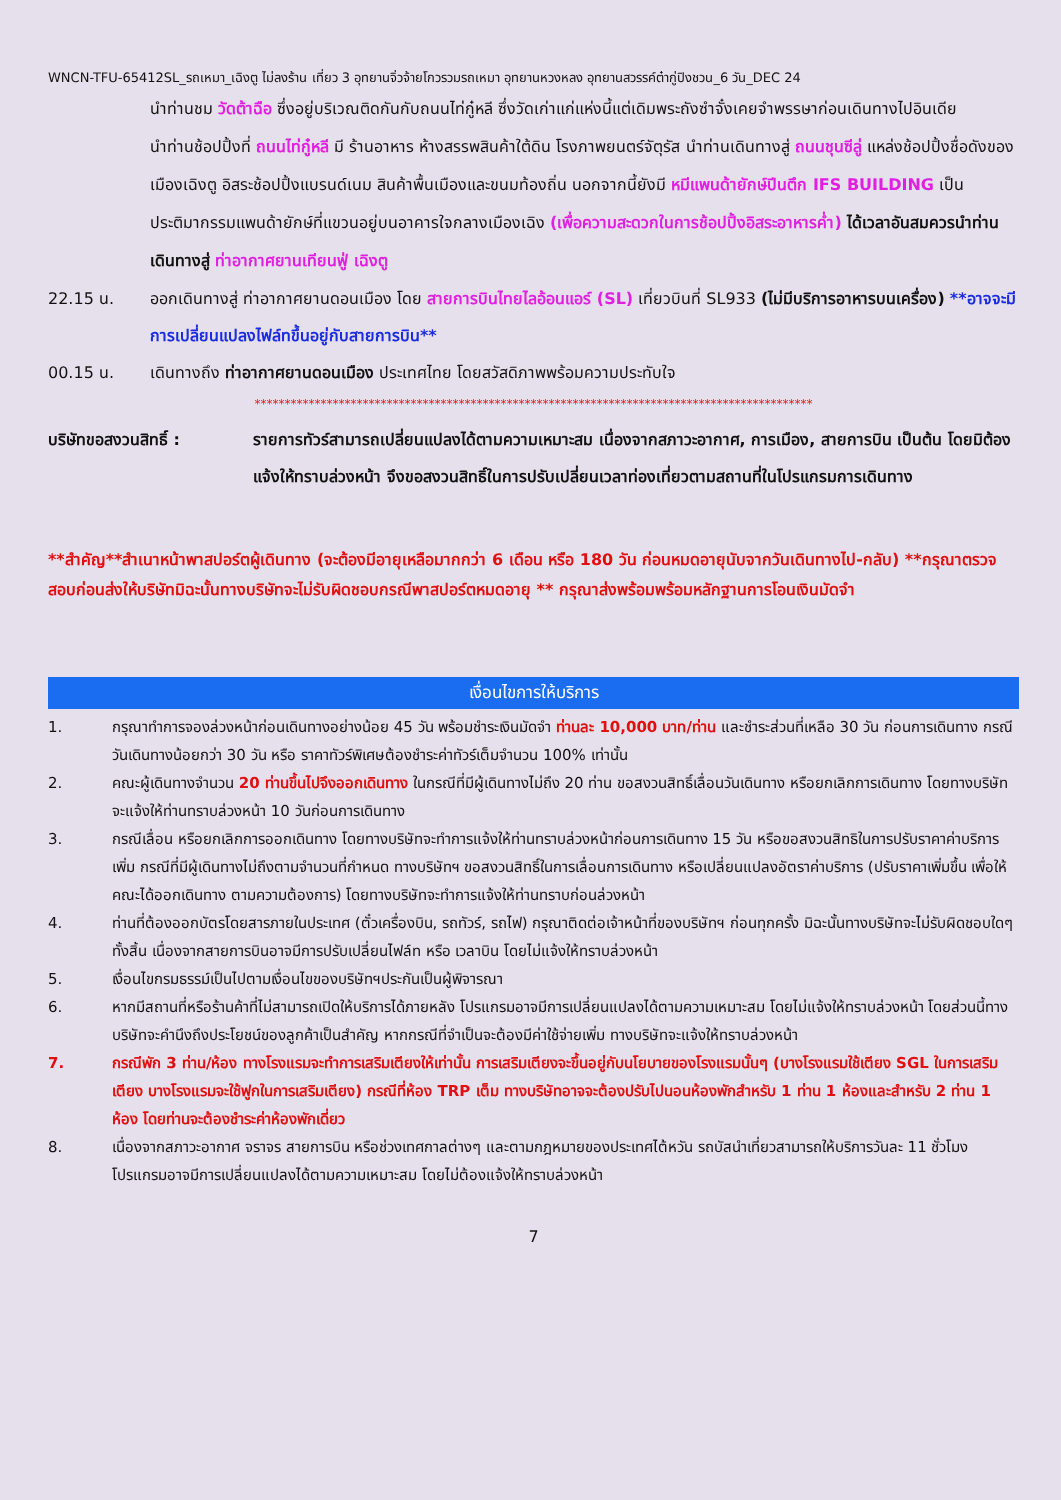WNCN-TFU-65412SL_รถเหมา_เฉิงตู ไม่ลงร้าน เที่ยว 3 อุทยานจิ่วจ้ายโกวรวมรถเหมา อุทยานหวงหลง อุทยานสวรรค์ต๋ากู่ปิงชวน_6 วัน_DEC 24
นำท่านชม วัดต้าฉือ ซึ่งอยู่บริเวณติดกันกับถนนไท่กู๋หลี ซึ่งวัดเก่าแก่แห่งนี้แต่เดิมพระถังซำจั๋งเคยจำพรรษาก่อนเดินทางไปอินเดีย
นำท่านช้อปปิ้งที่ ถนนไท่กู๋หลี มี ร้านอาหาร ห้างสรรพสินค้าใต้ดิน โรงภาพยนตร์จัตุรัส นำท่านเดินทางสู่ ถนนชุนซีลู่ แหล่งช้อปปิ้งชื่อดังของเมืองเฉิงตู อิสระช้อปปิ้งแบรนด์เนม สินค้าพื้นเมืองและขนมท้องถิ่น นอกจากนี้ยังมี หมีแพนด้ายักษ์ปีนตึก IFS BUILDING เป็นประติมากรรมแพนด้ายักษ์ที่แขวนอยู่บนอาคารใจกลางเมืองเฉิง (เพื่อความสะดวกในการช้อปปิ้งอิสระอาหารค่ำ) ได้เวลาอันสมควรนำท่านเดินทางสู่ ท่าอากาศยานเทียนฟู่ เฉิงตู
22.15 น. ออกเดินทางสู่ ท่าอากาศยานดอนเมือง โดย สายการบินไทยไลอ้อนแอร์ (SL) เที่ยวบินที่ SL933 (ไม่มีบริการอาหารบนเครื่อง) **อาจจะมีการเปลี่ยนแปลงไฟล์ทขึ้นอยู่กับสายการบิน**
00.15 น. เดินทางถึง ท่าอากาศยานดอนเมือง ประเทศไทย โดยสวัสดิภาพพร้อมความประทับใจ
*********************************************************************************************
บริษัทขอสงวนสิทธิ์ : รายการทัวร์สามารถเปลี่ยนแปลงได้ตามความเหมาะสม เนื่องจากสภาวะอากาศ, การเมือง, สายการบิน เป็นต้น โดยมิต้องแจ้งให้ทราบล่วงหน้า จึงขอสงวนสิทธิ์ในการปรับเปลี่ยนเวลาท่องเที่ยวตามสถานที่ในโปรแกรมการเดินทาง
**สำคัญ**สำเนาหน้าพาสปอร์ตผู้เดินทาง (จะต้องมีอายุเหลือมากกว่า 6 เดือน หรือ 180 วัน ก่อนหมดอายุนับจากวันเดินทางไป-กลับ) **กรุณาตรวจสอบก่อนส่งให้บริษัทมิฉะนั้นทางบริษัทจะไม่รับผิดชอบกรณีพาสปอร์ตหมดอายุ ** กรุณาส่งพร้อมพร้อมหลักฐานการโอนเงินมัดจำ
เงื่อนไขการให้บริการ
1. กรุณาทำการจองล่วงหน้าก่อนเดินทางอย่างน้อย 45 วัน พร้อมชำระเงินมัดจำ ท่านละ 10,000 บาท/ท่าน และชำระส่วนที่เหลือ 30 วัน ก่อนการเดินทาง กรณีวันเดินทางน้อยกว่า 30 วัน หรือ ราคาทัวร์พิเศษต้องชำระค่าทัวร์เต็มจำนวน 100% เท่านั้น
2. คณะผู้เดินทางจำนวน 20 ท่านขึ้นไปจึงออกเดินทาง ในกรณีที่มีผู้เดินทางไม่ถึง 20 ท่าน ขอสงวนสิทธิ์เลื่อนวันเดินทาง หรือยกเลิกการเดินทาง โดยทางบริษัทจะแจ้งให้ท่านทราบล่วงหน้า 10 วันก่อนการเดินทาง
3. กรณีเลื่อน หรือยกเลิกการออกเดินทาง โดยทางบริษัทจะทำการแจ้งให้ท่านทราบล่วงหน้าก่อนการเดินทาง 15 วัน หรือขอสงวนสิทธิในการปรับราคาค่าบริการเพิ่ม กรณีที่มีผู้เดินทางไม่ถึงตามจำนวนที่กำหนด ทางบริษัทฯ ขอสงวนสิทธิ์ในการเลื่อนการเดินทาง หรือเปลี่ยนแปลงอัตราค่าบริการ (ปรับราคาเพิ่มขึ้น เพื่อให้คณะได้ออกเดินทาง ตามความต้องการ) โดยทางบริษัทจะทำการแจ้งให้ท่านทราบก่อนล่วงหน้า
4. ท่านที่ต้องออกบัตรโดยสารภายในประเทศ (ตั๋วเครื่องบิน, รถทัวร์, รถไฟ) กรุณาติดต่อเจ้าหน้าที่ของบริษัทฯ ก่อนทุกครั้ง มิฉะนั้นทางบริษัทจะไม่รับผิดชอบใดๆ ทั้งสิ้น เนื่องจากสายการบินอาจมีการปรับเปลี่ยนไฟล์ท หรือ เวลาบิน โดยไม่แจ้งให้ทราบล่วงหน้า
5. เงื่อนไขกรมธรรม์เป็นไปตามเงื่อนไขของบริษัทฯประกันเป็นผู้พิจารณา
6. หากมีสถานที่หรือร้านค้าที่ไม่สามารถเปิดให้บริการได้ภายหลัง โปรแกรมอาจมีการเปลี่ยนแปลงได้ตามความเหมาะสม โดยไม่แจ้งให้ทราบล่วงหน้า โดยส่วนนี้ทางบริษัทจะคำนึงถึงประโยชน์ของลูกค้าเป็นสำคัญ หากกรณีที่จำเป็นจะต้องมีค่าใช้จ่ายเพิ่ม ทางบริษัทจะแจ้งให้ทราบล่วงหน้า
7. กรณีพัก 3 ท่าน/ห้อง ทางโรงแรมจะทำการเสริมเตียงให้เท่านั้น การเสริมเตียงจะขึ้นอยู่กับนโยบายของโรงแรมนั้นๆ (บางโรงแรมใช้เตียง SGL ในการเสริมเตียง บางโรงแรมจะใช้ฟูกในการเสริมเตียง) กรณีที่ห้อง TRP เต็ม ทางบริษัทอาจจะต้องปรับไปนอนห้องพักสำหรับ 1 ท่าน 1 ห้องและสำหรับ 2 ท่าน 1 ห้อง โดยท่านจะต้องชำระค่าห้องพักเดี่ยว
8. เนื่องจากสภาวะอากาศ จราจร สายการบิน หรือช่วงเทศกาลต่างๆ และตามกฎหมายของประเทศไต้หวัน รถบัสนำเที่ยวสามารถให้บริการวันละ 11 ชั่วโมง โปรแกรมอาจมีการเปลี่ยนแปลงได้ตามความเหมาะสม โดยไม่ต้องแจ้งให้ทราบล่วงหน้า
7